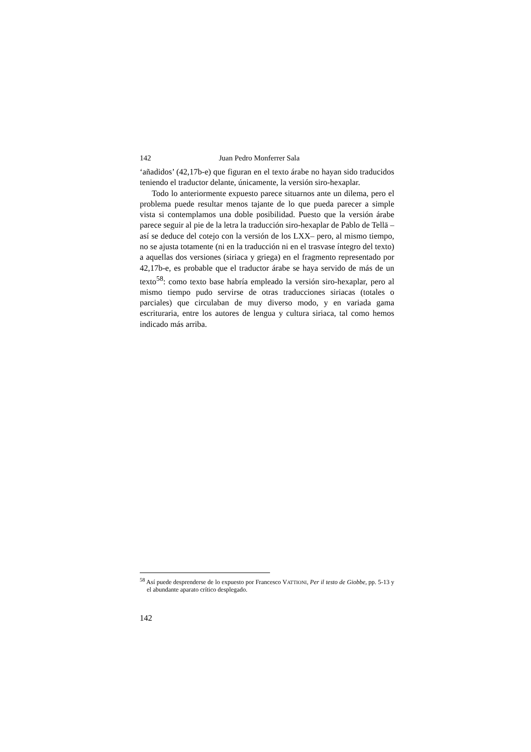142 Juan Pedro Monferrer Sala
‘añadidos’ (42,17b-e) que figuran en el texto árabe no hayan sido traducidos teniendo el traductor delante, únicamente, la versión siro-hexaplar.
Todo lo anteriormente expuesto parece situarnos ante un dilema, pero el problema puede resultar menos tajante de lo que pueda parecer a simple vista si contemplamos una doble posibilidad. Puesto que la versión árabe parece seguir al pie de la letra la traducción siro-hexaplar de Pablo de Tellā –así se deduce del cotejo con la versión de los LXX– pero, al mismo tiempo, no se ajusta totamente (ni en la traducción ni en el trasvase íntegro del texto) a aquellas dos versiones (siriaca y griega) en el fragmento representado por 42,17b-e, es probable que el traductor árabe se haya servido de más de un texto<sup>58</sup>: como texto base habría empleado la versión siro-hexaplar, pero al mismo tiempo pudo servirse de otras traducciones siriacas (totales o parciales) que circulaban de muy diverso modo, y en variada gama escrituraria, entre los autores de lengua y cultura siriaca, tal como hemos indicado más arriba.
<sup>58</sup> Así puede desprenderse de lo expuesto por Francesco VATTIONI, Per il testo de Giobbe, pp. 5-13 y el abundante aparato crítico desplegado.
142